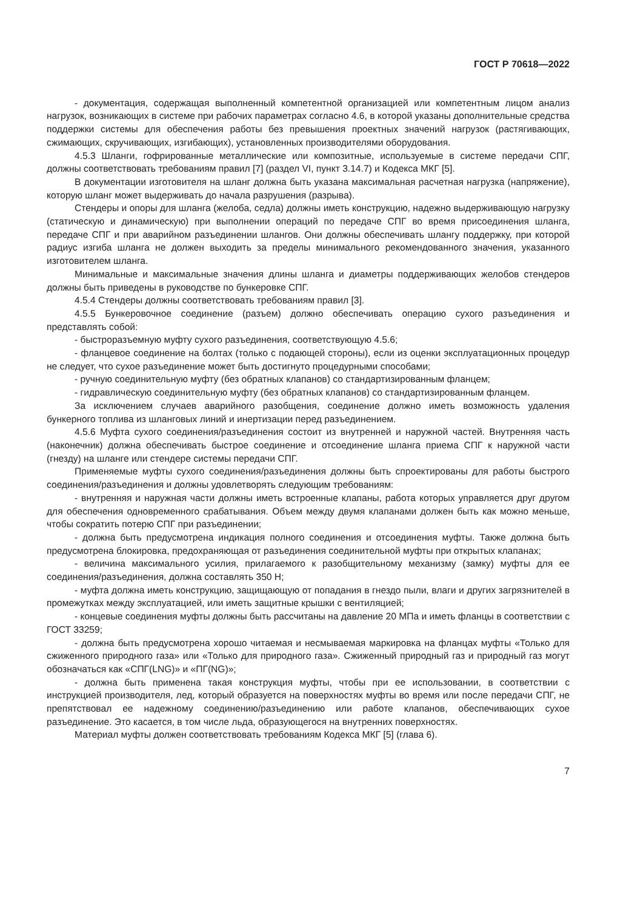ГОСТ Р 70618—2022
- документация, содержащая выполненный компетентной организацией или компетентным лицом анализ нагрузок, возникающих в системе при рабочих параметрах согласно 4.6, в которой указаны дополнительные средства поддержки системы для обеспечения работы без превышения проектных значений нагрузок (растягивающих, сжимающих, скручивающих, изгибающих), установленных производителями оборудования.
4.5.3 Шланги, гофрированные металлические или композитные, используемые в системе передачи СПГ, должны соответствовать требованиям правил [7] (раздел VI, пункт 3.14.7) и Кодекса МКГ [5].
В документации изготовителя на шланг должна быть указана максимальная расчетная нагрузка (напряжение), которую шланг может выдерживать до начала разрушения (разрыва).
Стендеры и опоры для шланга (желоба, седла) должны иметь конструкцию, надежно выдерживающую нагрузку (статическую и динамическую) при выполнении операций по передаче СПГ во время присоединения шланга, передаче СПГ и при аварийном разъединении шлангов. Они должны обеспечивать шлангу поддержку, при которой радиус изгиба шланга не должен выходить за пределы минимального рекомендованного значения, указанного изготовителем шланга.
Минимальные и максимальные значения длины шланга и диаметры поддерживающих желобов стендеров должны быть приведены в руководстве по бункеровке СПГ.
4.5.4 Стендеры должны соответствовать требованиям правил [3].
4.5.5 Бункеровочное соединение (разъем) должно обеспечивать операцию сухого разъединения и представлять собой:
- быстроразъемную муфту сухого разъединения, соответствующую 4.5.6;
- фланцевое соединение на болтах (только с подающей стороны), если из оценки эксплуатационных процедур не следует, что сухое разъединение может быть достигнуто процедурными способами;
- ручную соединительную муфту (без обратных клапанов) со стандартизированным фланцем;
- гидравлическую соединительную муфту (без обратных клапанов) со стандартизированным фланцем.
За исключением случаев аварийного разобщения, соединение должно иметь возможность удаления бункерного топлива из шланговых линий и инертизации перед разъединением.
4.5.6 Муфта сухого соединения/разъединения состоит из внутренней и наружной частей. Внутренняя часть (наконечник) должна обеспечивать быстрое соединение и отсоединение шланга приема СПГ к наружной части (гнезду) на шланге или стендере системы передачи СПГ.
Применяемые муфты сухого соединения/разъединения должны быть спроектированы для работы быстрого соединения/разъединения и должны удовлетворять следующим требованиям:
- внутренняя и наружная части должны иметь встроенные клапаны, работа которых управляется друг другом для обеспечения одновременного срабатывания. Объем между двумя клапанами должен быть как можно меньше, чтобы сократить потерю СПГ при разъединении;
- должна быть предусмотрена индикация полного соединения и отсоединения муфты. Также должна быть предусмотрена блокировка, предохраняющая от разъединения соединительной муфты при открытых клапанах;
- величина максимального усилия, прилагаемого к разобщительному механизму (замку) муфты для ее соединения/разъединения, должна составлять 350 Н;
- муфта должна иметь конструкцию, защищающую от попадания в гнездо пыли, влаги и других загрязнителей в промежутках между эксплуатацией, или иметь защитные крышки с вентиляцией;
- концевые соединения муфты должны быть рассчитаны на давление 20 МПа и иметь фланцы в соответствии с ГОСТ 33259;
- должна быть предусмотрена хорошо читаемая и несмываемая маркировка на фланцах муфты «Только для сжиженного природного газа» или «Только для природного газа». Сжиженный природный газ и природный газ могут обозначаться как «СПГ(LNG)» и «ПГ(NG)»;
- должна быть применена такая конструкция муфты, чтобы при ее использовании, в соответствии с инструкцией производителя, лед, который образуется на поверхностях муфты во время или после передачи СПГ, не препятствовал ее надежному соединению/разъединению или работе клапанов, обеспечивающих сухое разъединение. Это касается, в том числе льда, образующегося на внутренних поверхностях.
Материал муфты должен соответствовать требованиям Кодекса МКГ [5] (глава 6).
7